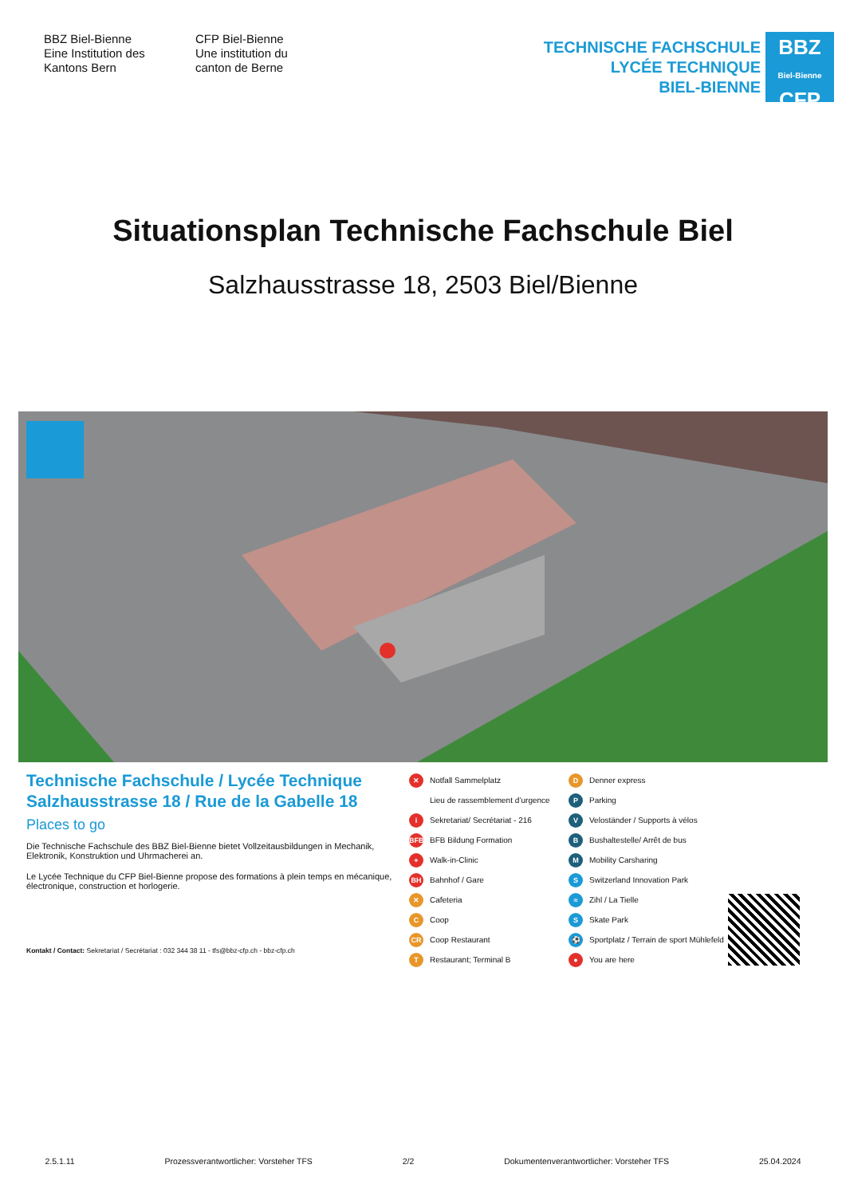BBZ Biel-Bienne
Eine Institution des
Kantons Bern
CFP Biel-Bienne
Une institution du
canton de Berne
TECHNISCHE FACHSCHULE
LYCÉE TECHNIQUE
BIEL-BIENNE
BBZ
Biel-Bienne
CFP
Situationsplan Technische Fachschule Biel
Salzhausstrasse 18, 2503 Biel/Bienne
Technische Fachschule / Lycée Technique
Salzhausstrasse 18 / Rue de la Gabelle 18
Places to go
Die Technische Fachschule des BBZ Biel-Bienne bietet Vollzeitausbildungen in Mechanik, Elektronik, Konstruktion und Uhrmacherei an.
Le Lycée Technique du CFP Biel-Bienne propose des formations à plein temps en mécanique, électronique, construction et horlogerie.
Kontakt / Contact: Sekretariat / Secrétariat : 032 344 38 11 - tfs@bbz-cfp.ch - bbz-cfp.ch
✕ Notfall Sammelplatz
Lieu de rassemblement d’urgence
i Sekretariat/ Secrétariat - 216
BFB BFB Bildung Formation
+ Walk-in-Clinic
BH Bahnhof / Gare
✕ Cafeteria
C Coop
CR Coop Restaurant
T Restaurant; Terminal B
D Denner express
P Parking
V Veloständer / Supports à vélos
B Bushaltestelle/ Arrêt de bus
M Mobility Carsharing
S Switzerland Innovation Park
≈ Zihl / La Tielle
S Skate Park
⚽ Sportplatz / Terrain de sport Mühlefeld
● You are here
2.5.1.11 Prozessverantwortlicher: Vorsteher TFS 2/2 Dokumentenverantwortlicher: Vorsteher TFS 25.04.2024